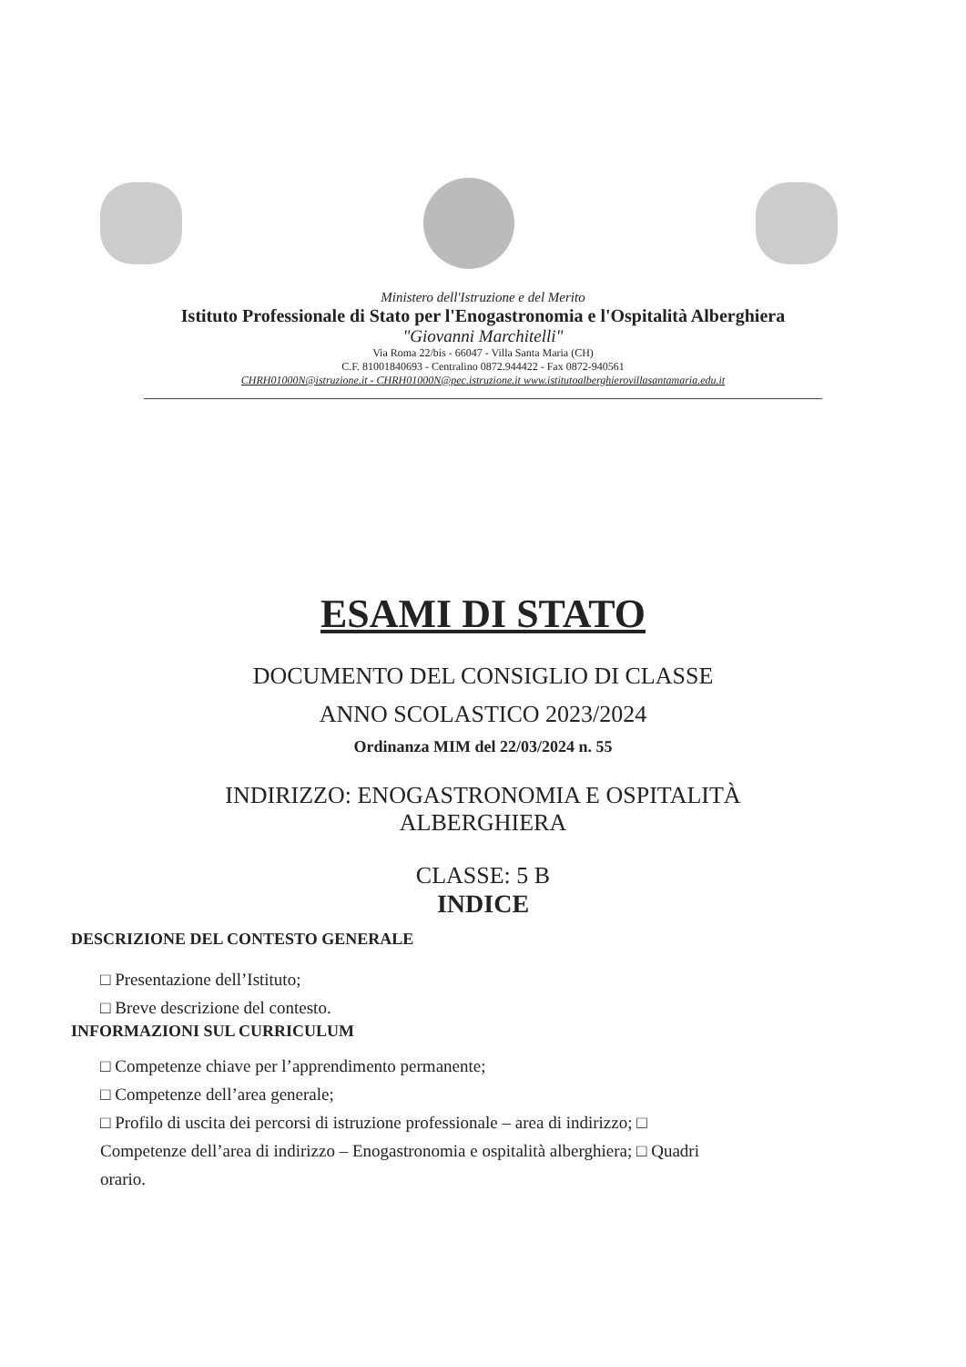Ministero dell'Istruzione e del Merito
Istituto Professionale di Stato per l'Enogastronomia e l'Ospitalità Alberghiera
"Giovanni Marchitelli"
Via Roma 22/bis - 66047 - Villa Santa Maria (CH)
C.F. 81001840693 - Centralino 0872.944422 - Fax 0872-940561
CHRH01000N@istruzione.it - CHRH01000N@pec.istruzione.it www.istitutoalberghierovillasantamaria.edu.it
ESAMI DI STATO
DOCUMENTO DEL CONSIGLIO DI CLASSE
ANNO SCOLASTICO 2023/2024
Ordinanza MIM del 22/03/2024 n. 55
INDIRIZZO: ENOGASTRONOMIA E OSPITALITÀ
ALBERGHIERA
CLASSE: 5 B
INDICE
DESCRIZIONE DEL CONTESTO GENERALE
□ Presentazione dell’Istituto;
□ Breve descrizione del contesto.
INFORMAZIONI SUL CURRICULUM
□ Competenze chiave per l’apprendimento permanente;
□ Competenze dell’area generale;
□ Profilo di uscita dei percorsi di istruzione professionale – area di indirizzo; □ Competenze dell’area di indirizzo – Enogastronomia e ospitalità alberghiera; □ Quadri orario.